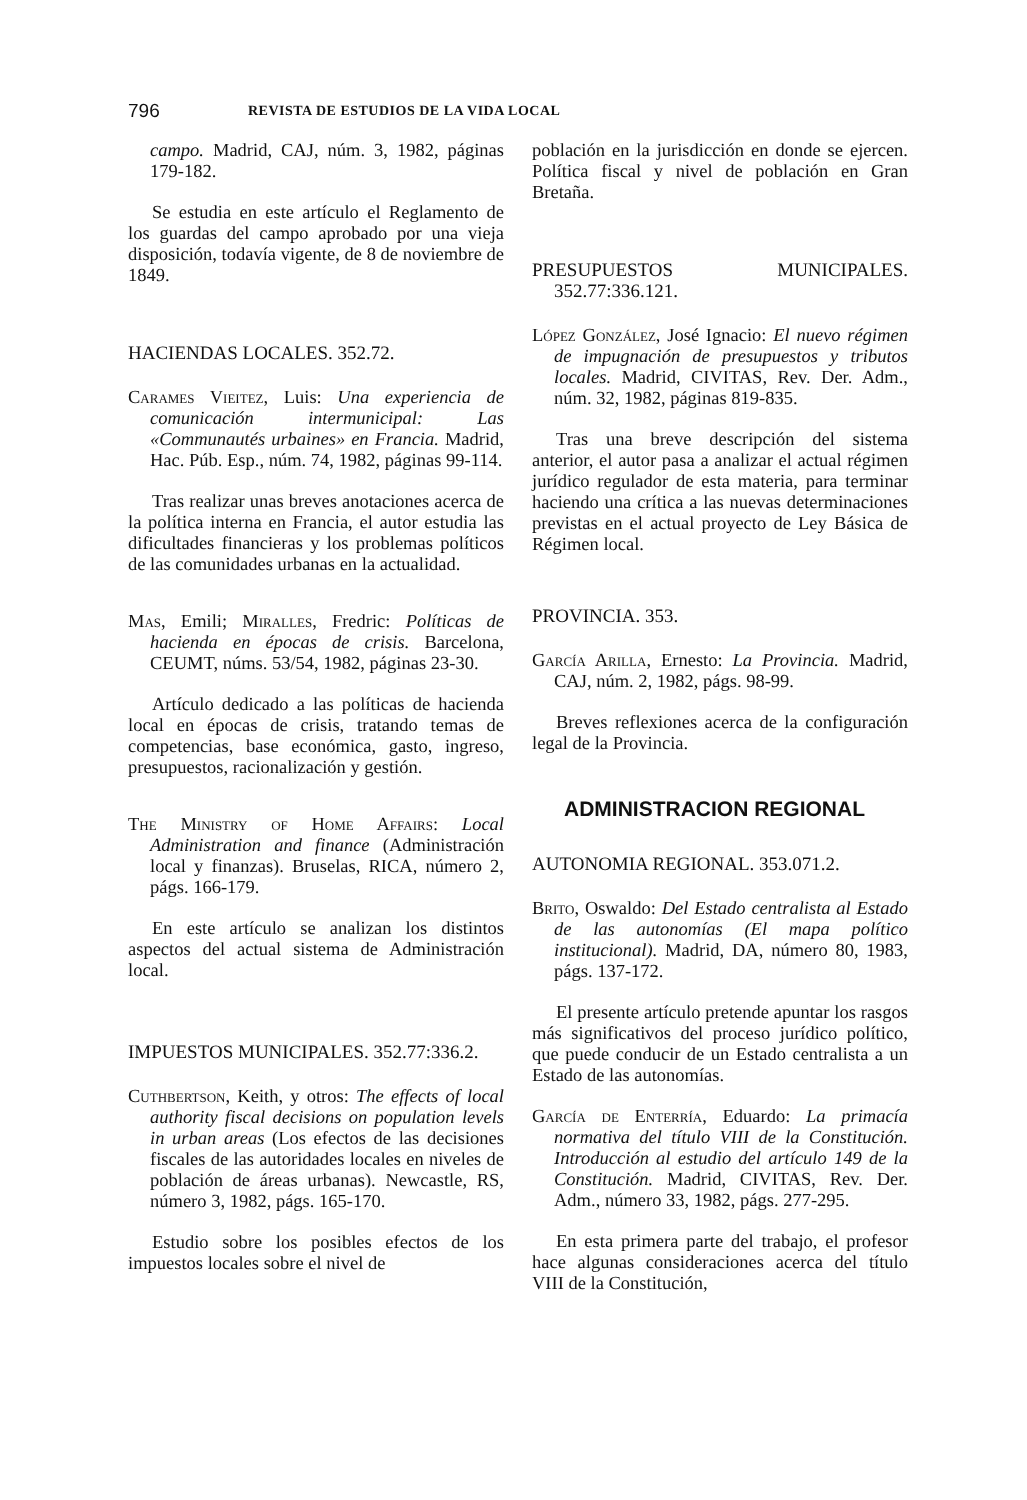796 REVISTA DE ESTUDIOS DE LA VIDA LOCAL
campo. Madrid, CAJ, núm. 3, 1982, páginas 179-182.
Se estudia en este artículo el Reglamento de los guardas del campo aprobado por una vieja disposición, todavía vigente, de 8 de noviembre de 1849.
HACIENDAS LOCALES. 352.72.
Carames Vieitez, Luis: Una experiencia de comunicación intermunicipal: Las «Communautés urbaines» en Francia. Madrid, Hac. Púb. Esp., núm. 74, 1982, páginas 99-114.
Tras realizar unas breves anotaciones acerca de la política interna en Francia, el autor estudia las dificultades financieras y los problemas políticos de las comunidades urbanas en la actualidad.
Mas, Emili; Miralles, Fredric: Políticas de hacienda en épocas de crisis. Barcelona, CEUMT, núms. 53/54, 1982, páginas 23-30.
Artículo dedicado a las políticas de hacienda local en épocas de crisis, tratando temas de competencias, base económica, gasto, ingreso, presupuestos, racionalización y gestión.
The Ministry of Home Affairs: Local Administration and finance (Administración local y finanzas). Bruselas, RICA, número 2, págs. 166-179.
En este artículo se analizan los distintos aspectos del actual sistema de Administración local.
IMPUESTOS MUNICIPALES. 352.77:336.2.
Cuthbertson, Keith, y otros: The effects of local authority fiscal decisions on population levels in urban areas (Los efectos de las decisiones fiscales de las autoridades locales en niveles de población de áreas urbanas). Newcastle, RS, número 3, 1982, págs. 165-170.
Estudio sobre los posibles efectos de los impuestos locales sobre el nivel de
población en la jurisdicción en donde se ejercen. Política fiscal y nivel de población en Gran Bretaña.
PRESUPUESTOS MUNICIPALES. 352.77:336.121.
López González, José Ignacio: El nuevo régimen de impugnación de presupuestos y tributos locales. Madrid, CIVITAS, Rev. Der. Adm., núm. 32, 1982, páginas 819-835.
Tras una breve descripción del sistema anterior, el autor pasa a analizar el actual régimen jurídico regulador de esta materia, para terminar haciendo una crítica a las nuevas determinaciones previstas en el actual proyecto de Ley Básica de Régimen local.
PROVINCIA. 353.
García Arilla, Ernesto: La Provincia. Madrid, CAJ, núm. 2, 1982, págs. 98-99.
Breves reflexiones acerca de la configuración legal de la Provincia.
ADMINISTRACION REGIONAL
AUTONOMIA REGIONAL. 353.071.2.
Brito, Oswaldo: Del Estado centralista al Estado de las autonomías (El mapa político institucional). Madrid, DA, número 80, 1983, págs. 137-172.
El presente artículo pretende apuntar los rasgos más significativos del proceso jurídico político, que puede conducir de un Estado centralista a un Estado de las autonomías.
García de Enterría, Eduardo: La primacía normativa del título VIII de la Constitución. Introducción al estudio del artículo 149 de la Constitución. Madrid, CIVITAS, Rev. Der. Adm., número 33, 1982, págs. 277-295.
En esta primera parte del trabajo, el profesor hace algunas consideraciones acerca del título VIII de la Constitución,